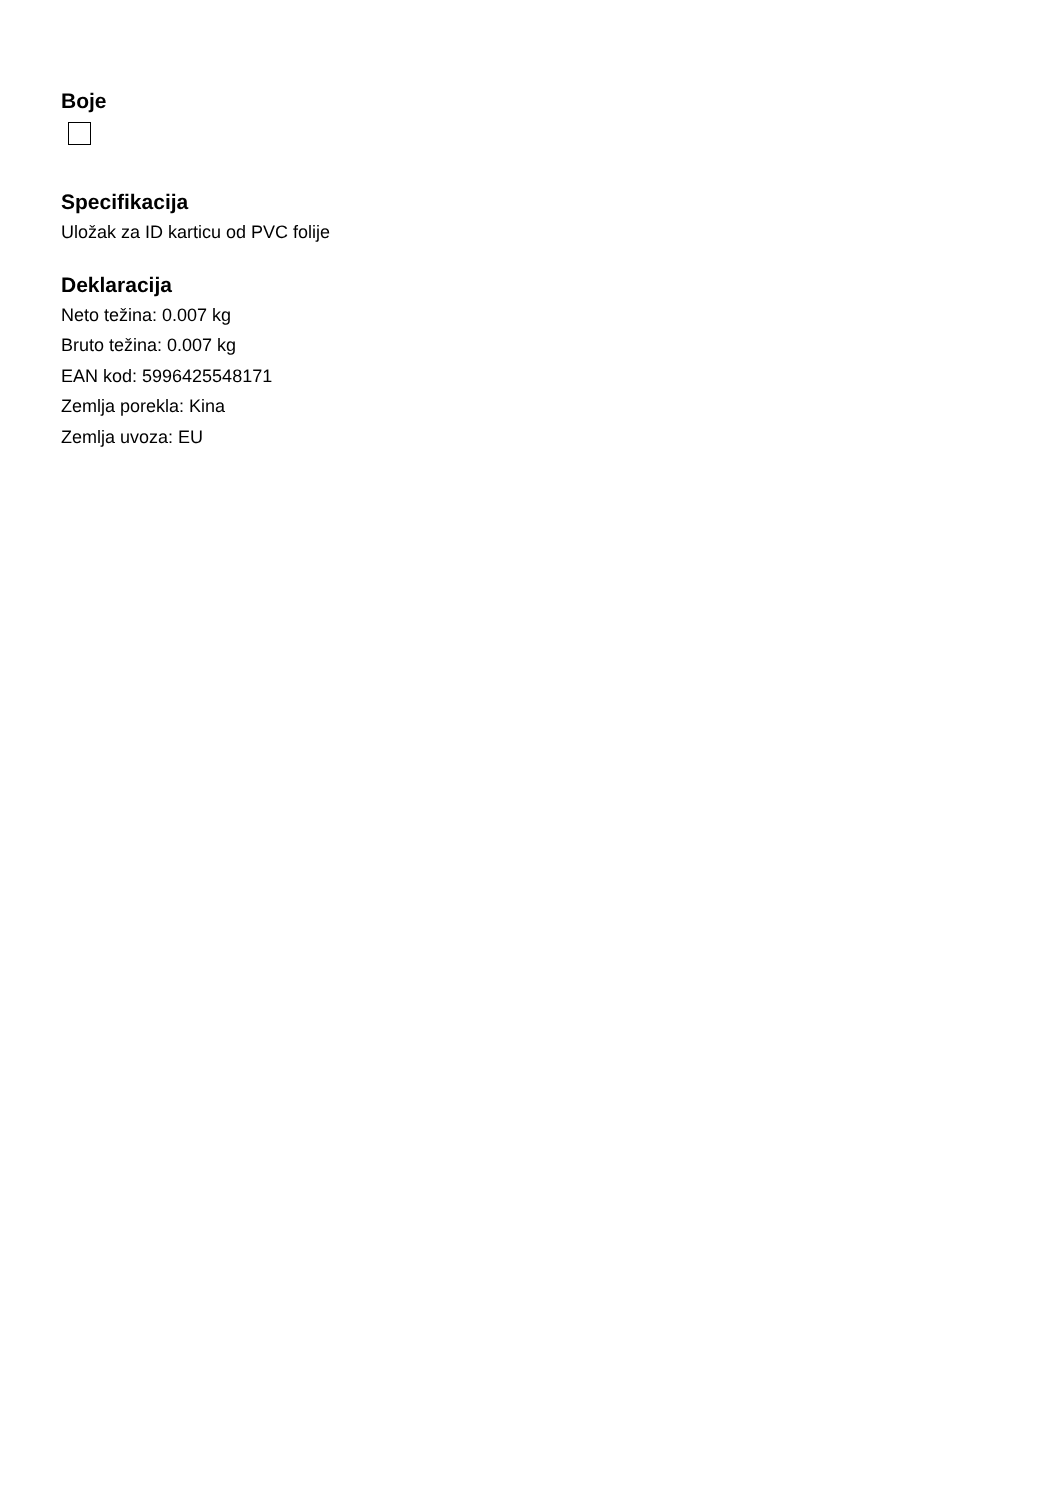Boje
Specifikacija
Uložak za ID karticu od PVC folije
Deklaracija
Neto težina: 0.007 kg
Bruto težina: 0.007 kg
EAN kod: 5996425548171
Zemlja porekla: Kina
Zemlja uvoza: EU